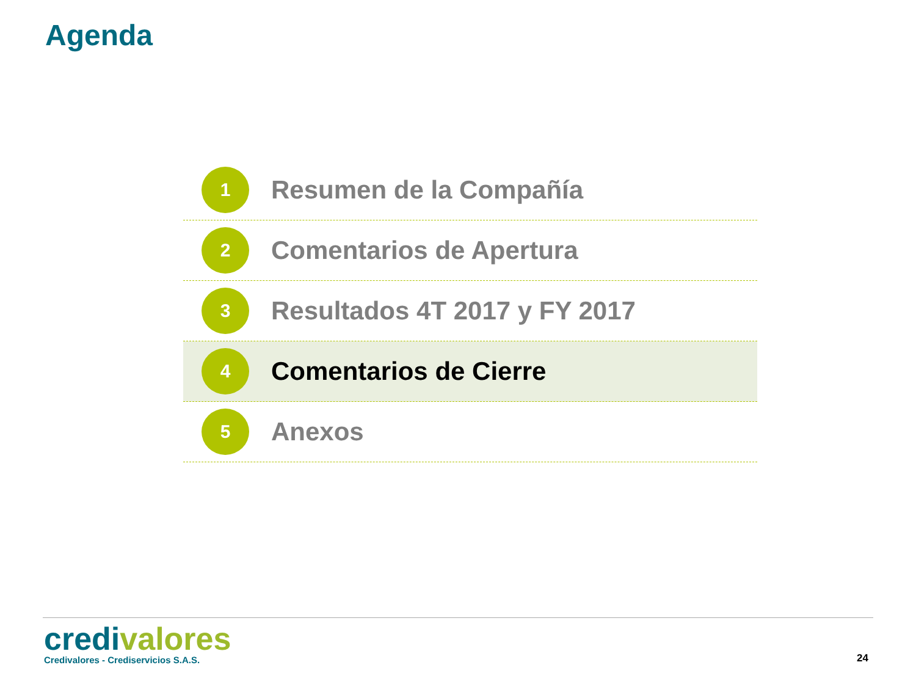Agenda
1
Resumen de la Compañía
2
Comentarios de Apertura
3
Resultados 4T 2017 y FY 2017
4
Comentarios de Cierre
5
Anexos
credi valores
Credivalores - Crediservicios S.A.S.
24